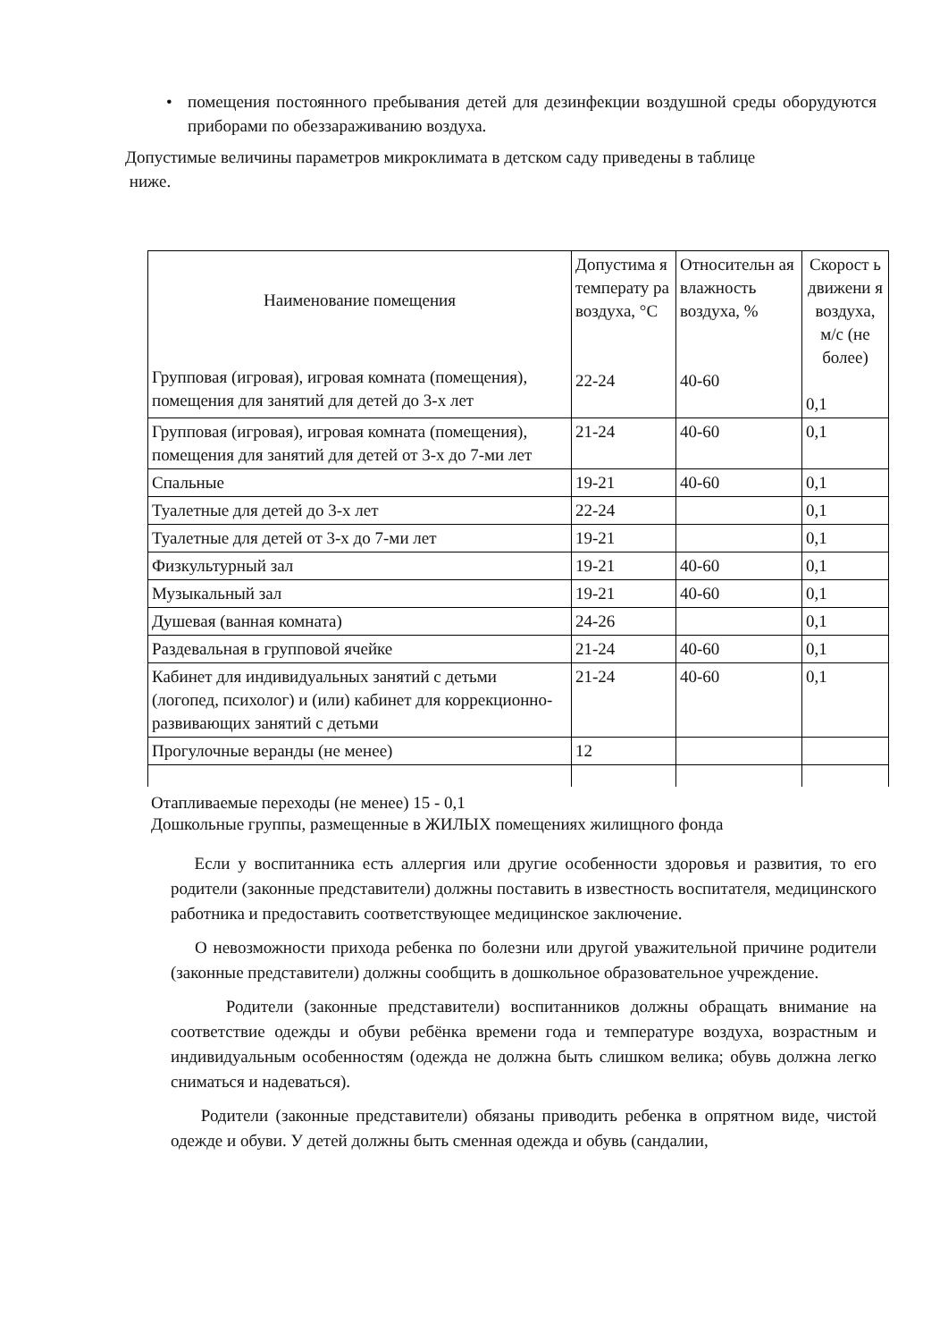• помещения постоянного пребывания детей для дезинфекции воздушной среды оборудуются приборами по обеззараживанию воздуха.
Допустимые величины параметров микроклимата в детском саду приведены в таблице
ниже.
| Наименование помещения Групповая (игровая), игровая комната (помещения), помещения для занятий для детей до 3-х лет | Допустима я температу ра воздуха, °С 22-24 | Относительн ая влажность воздуха, % 40-60 | Скорост ь движени я воздуха, м/с (не более) 0,1 |
| Групповая (игровая), игровая комната (помещения), помещения для занятий для детей от 3-х до 7-ми лет | 21-24 | 40-60 | 0,1 |
| Спальные | 19-21 | 40-60 | 0,1 |
| Туалетные для детей до 3-х лет | 22-24 | | 0,1 |
| Туалетные для детей от 3-х до 7-ми лет | 19-21 | | 0,1 |
| Физкультурный зал | 19-21 | 40-60 | 0,1 |
| Музыкальный зал | 19-21 | 40-60 | 0,1 |
| Душевая (ванная комната) | 24-26 | | 0,1 |
| Раздевальная в групповой ячейке | 21-24 | 40-60 | 0,1 |
| Кабинет для индивидуальных занятий с детьми (логопед, психолог) и (или) кабинет для коррекционно-развивающих занятий с детьми | 21-24 | 40-60 | 0,1 |
| Прогулочные веранды (не менее) | 12 | | |
Отапливаемые переходы (не менее) 15 - 0,1
Дошкольные группы, размещенные в ЖИЛЫХ помещениях жилищного фонда
Если у воспитанника есть аллергия или другие особенности здоровья и развития, то его родители (законные представители) должны поставить в известность воспитателя, медицинского работника и предоставить соответствующее медицинское заключение.
О невозможности прихода ребенка по болезни или другой уважительной причине родители (законные представители) должны сообщить в дошкольное образовательное учреждение.
Родители (законные представители) воспитанников должны обращать внимание на соответствие одежды и обуви ребёнка времени года и температуре воздуха, возрастным и индивидуальным особенностям (одежда не должна быть слишком велика; обувь должна легко сниматься и надеваться).
Родители (законные представители) обязаны приводить ребенка в опрятном виде, чистой одежде и обуви. У детей должны быть сменная одежда и обувь (сандалии,